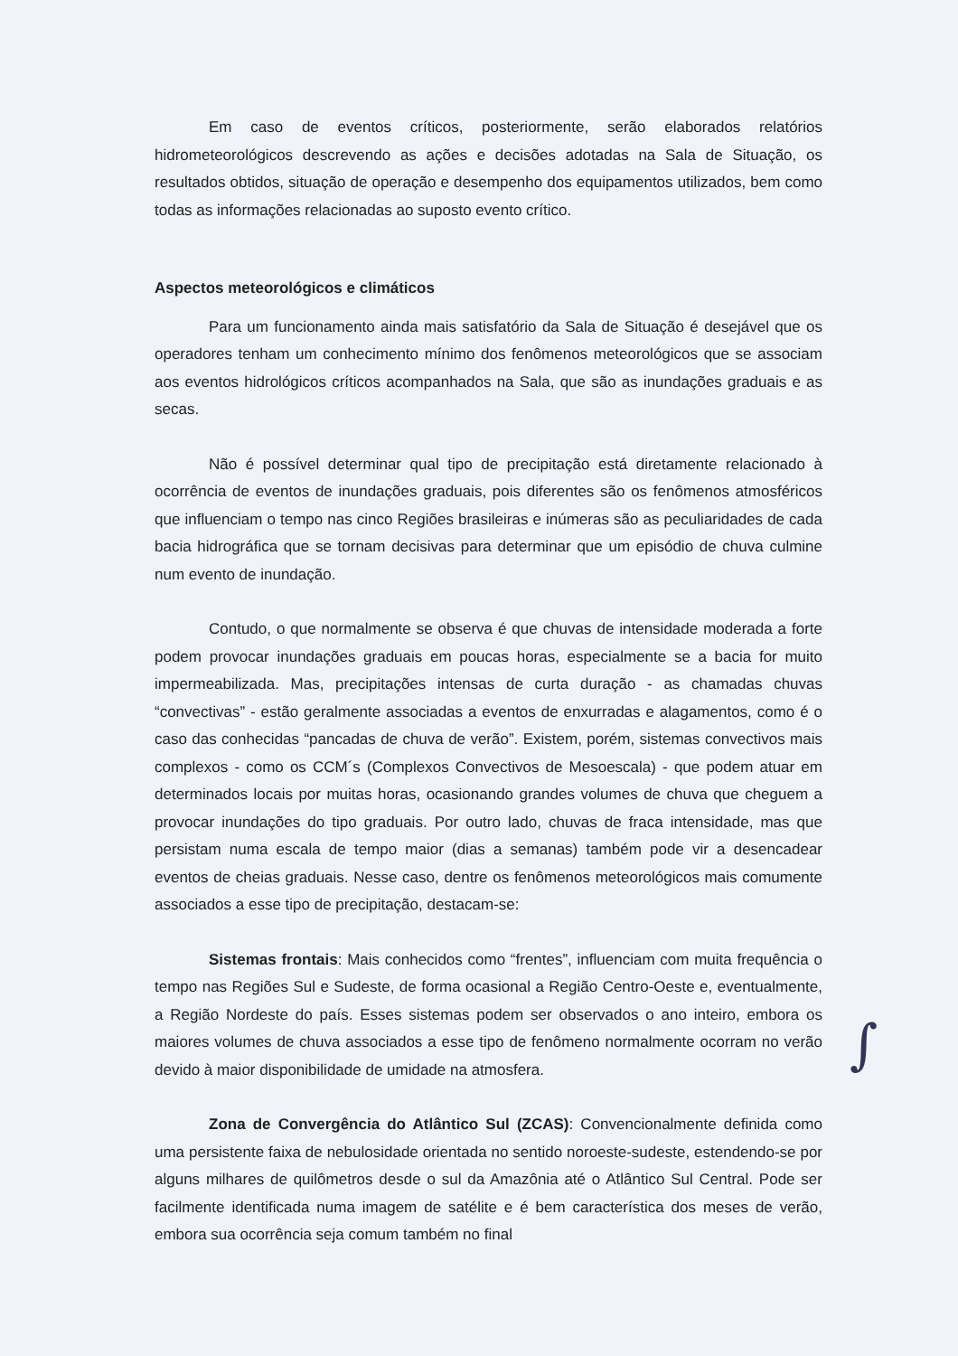Em caso de eventos críticos, posteriormente, serão elaborados relatórios hidrometeorológicos descrevendo as ações e decisões adotadas na Sala de Situação, os resultados obtidos, situação de operação e desempenho dos equipamentos utilizados, bem como todas as informações relacionadas ao suposto evento crítico.
Aspectos meteorológicos e climáticos
Para um funcionamento ainda mais satisfatório da Sala de Situação é desejável que os operadores tenham um conhecimento mínimo dos fenômenos meteorológicos que se associam aos eventos hidrológicos críticos acompanhados na Sala, que são as inundações graduais e as secas.
Não é possível determinar qual tipo de precipitação está diretamente relacionado à ocorrência de eventos de inundações graduais, pois diferentes são os fenômenos atmosféricos que influenciam o tempo nas cinco Regiões brasileiras e inúmeras são as peculiaridades de cada bacia hidrográfica que se tornam decisivas para determinar que um episódio de chuva culmine num evento de inundação.
Contudo, o que normalmente se observa é que chuvas de intensidade moderada a forte podem provocar inundações graduais em poucas horas, especialmente se a bacia for muito impermeabilizada. Mas, precipitações intensas de curta duração - as chamadas chuvas “convectivas” - estão geralmente associadas a eventos de enxurradas e alagamentos, como é o caso das conhecidas “pancadas de chuva de verão”. Existem, porém, sistemas convectivos mais complexos - como os CCM´s (Complexos Convectivos de Mesoescala) - que podem atuar em determinados locais por muitas horas, ocasionando grandes volumes de chuva que cheguem a provocar inundações do tipo graduais. Por outro lado, chuvas de fraca intensidade, mas que persistam numa escala de tempo maior (dias a semanas) também pode vir a desencadear eventos de cheias graduais. Nesse caso, dentre os fenômenos meteorológicos mais comumente associados a esse tipo de precipitação, destacam-se:
Sistemas frontais: Mais conhecidos como “frentes”, influenciam com muita frequência o tempo nas Regiões Sul e Sudeste, de forma ocasional a Região Centro-Oeste e, eventualmente, a Região Nordeste do país. Esses sistemas podem ser observados o ano inteiro, embora os maiores volumes de chuva associados a esse tipo de fenômeno normalmente ocorram no verão devido à maior disponibilidade de umidade na atmosfera.
Zona de Convergência do Atlântico Sul (ZCAS): Convencionalmente definida como uma persistente faixa de nebulosidade orientada no sentido noroeste-sudeste, estendendo-se por alguns milhares de quilômetros desde o sul da Amazônia até o Atlântico Sul Central. Pode ser facilmente identificada numa imagem de satélite e é bem característica dos meses de verão, embora sua ocorrência seja comum também no final
∫